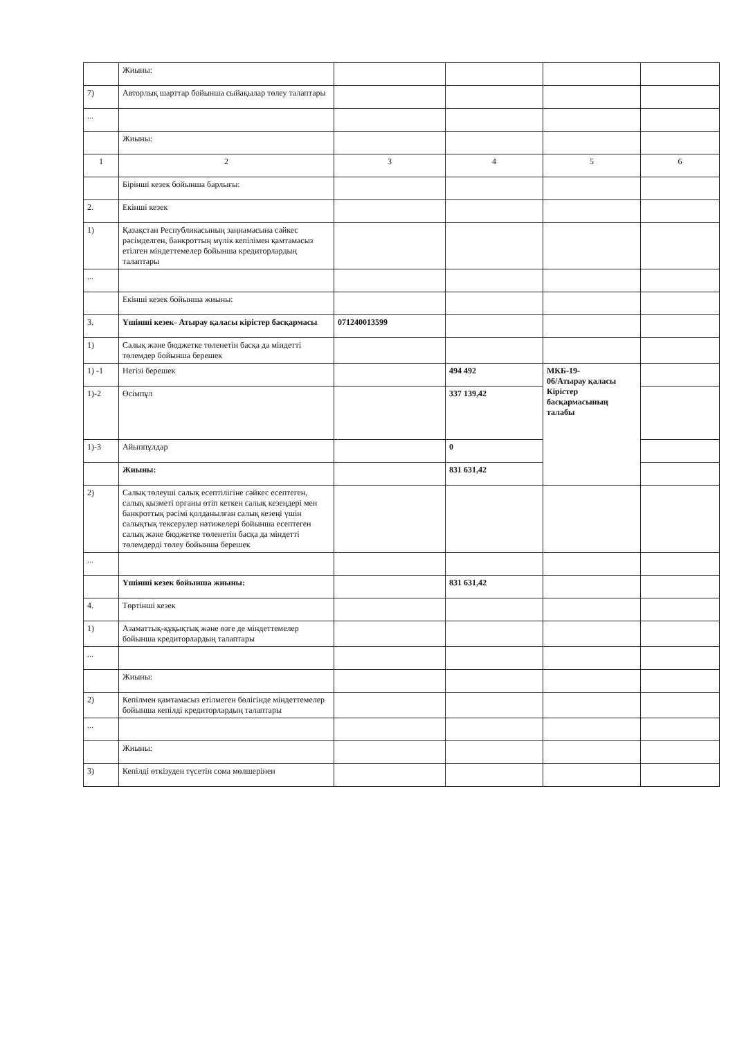| | Жиыны: | | | | |
| 7) | Авторлық шарттар бойынша сыйақылар төлеу талаптары | | | | |
| ... | | | | | |
| | Жиыны: | | | | |
| 1 | 2 | 3 | 4 | 5 | 6 |
| | Бірінші кезек бойынша барлығы: | | | | |
| 2. | Екінші кезек | | | | |
| 1) | Қазақстан Республикасының заңнамасына сәйкес рәсімделген, банкроттың мүлік кепілімен қамтамасыз етілген міндеттемелер бойынша кредиторлардың талаптары | | | | |
| ... | | | | | |
| | Екінші кезек бойынша жиыны: | | | | |
| 3. | Үшінші кезек- Атырау қаласы кірістер басқармасы | 071240013599 | | | |
| 1) | Салық және бюджетке төленетін басқа да міндетті төлемдер бойынша берешек | | | | |
| 1) -1 | Негізі берешек | | 494 492 | МКБ-19- 06/Атырау қаласы Кірістер басқармасының талабы | |
| 1)-2 | Өсімпұл | | 337 139,42 | | |
| 1)-3 | Айыппұлдар | | 0 | | |
| | Жиыны: | | 831 631,42 | | |
| 2) | Салық төлеуші салық есептілігіне сәйкес есептеген, салық қызметі органы өтіп кеткен салық кезеңдері мен банкроттық рәсімі қолданылған салық кезеңі үшін салықтық тексерулер нәтижелері бойынша есептеген салық және бюджетке төленетін басқа да міндетті төлемдерді төлеу бойынша берешек | | | | |
| ... | | | | | |
| | Үшінші кезек бойынша жиыны: | | 831 631,42 | | |
| 4. | Төртінші кезек | | | | |
| 1) | Азаматтық-құқықтық және өзге де міндеттемелер бойынша кредиторлардың талаптары | | | | |
| ... | | | | | |
| | Жиыны: | | | | |
| 2) | Кепілмен қамтамасыз етілмеген бөлігінде міндеттемелер бойынша кепілді кредиторлардың талаптары | | | | |
| ... | | | | | |
| | Жиыны: | | | | |
| 3) | Кепілді өткізуден түсетін сома мөлшерінен | | | | |